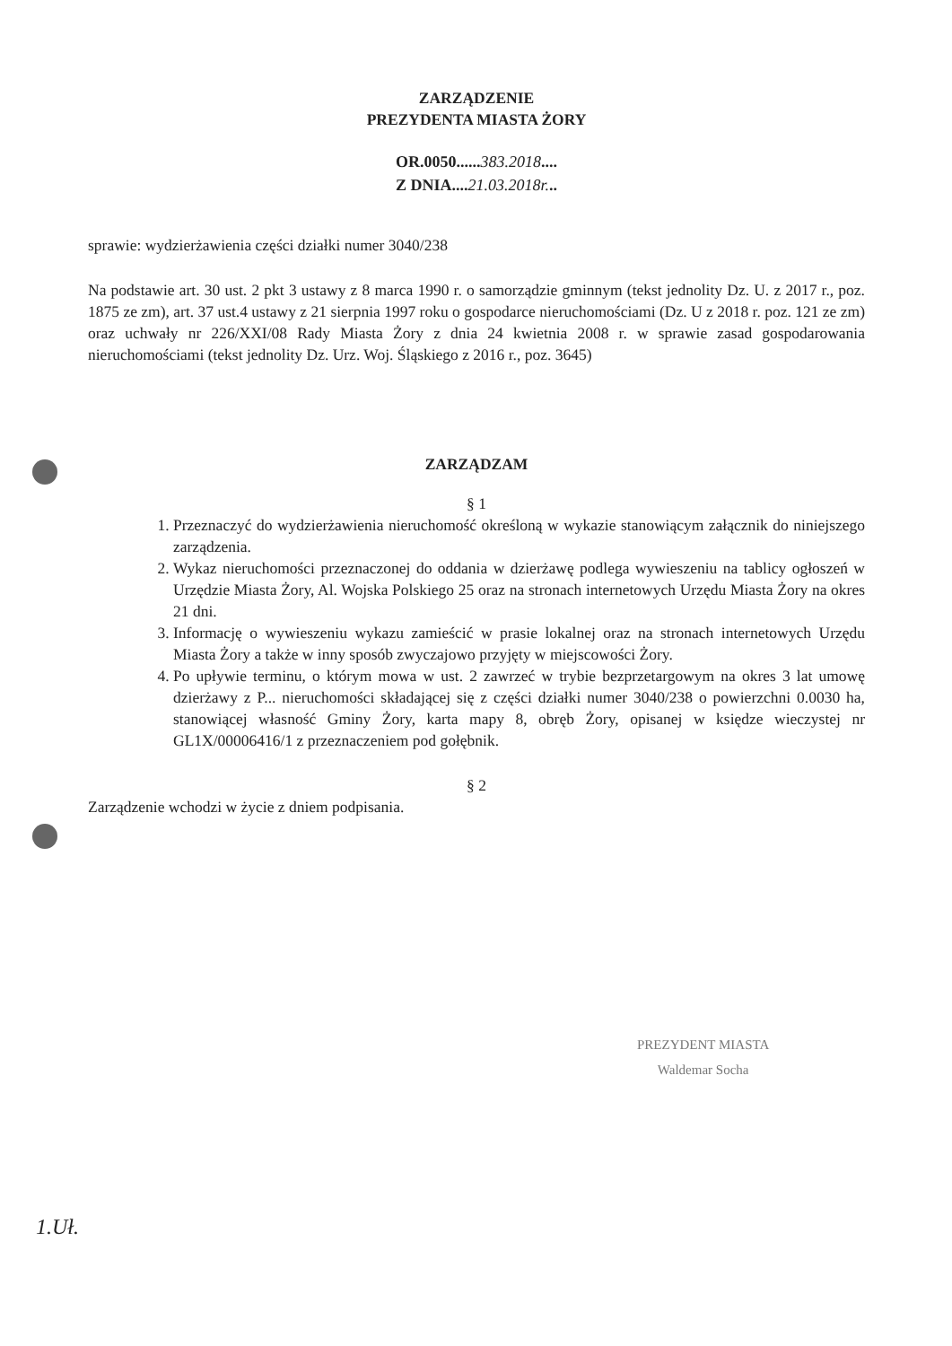ZARZĄDZENIE
PREZYDENTA MIASTA ŻORY
OR.0050......383.2018....
Z DNIA....21.03.2018r...
sprawie: wydzierżawienia części działki numer 3040/238
Na podstawie art. 30 ust. 2 pkt 3 ustawy z 8 marca 1990 r. o samorządzie gminnym (tekst jednolity Dz. U. z 2017 r., poz. 1875 ze zm), art. 37 ust.4 ustawy z 21 sierpnia 1997 roku o gospodarce nieruchomościami (Dz. U z 2018 r. poz. 121 ze zm) oraz uchwały nr 226/XXI/08 Rady Miasta Żory z dnia 24 kwietnia 2008 r. w sprawie zasad gospodarowania nieruchomościami (tekst jednolity Dz. Urz. Woj. Śląskiego z 2016 r., poz. 3645)
ZARZĄDZAM
§ 1
1. Przeznaczyć do wydzierżawienia nieruchomość określoną w wykazie stanowiącym załącznik do niniejszego zarządzenia.
2. Wykaz nieruchomości przeznaczonej do oddania w dzierżawę podlega wywieszeniu na tablicy ogłoszeń w Urzędzie Miasta Żory, Al. Wojska Polskiego 25 oraz na stronach internetowych Urzędu Miasta Żory na okres 21 dni.
3. Informację o wywieszeniu wykazu zamieścić w prasie lokalnej oraz na stronach internetowych Urzędu Miasta Żory a także w inny sposób zwyczajowo przyjęty w miejscowości Żory.
4. Po upływie terminu, o którym mowa w ust. 2 zawrzeć w trybie bezprzetargowym na okres 3 lat umowę dzierżawy z P... nieruchomości składającej się z części działki numer 3040/238 o powierzchni 0.0030 ha, stanowiącej własność Gminy Żory, karta mapy 8, obręb Żory, opisanej w księdze wieczystej nr GL1X/00006416/1 z przeznaczeniem pod gołębnik.
§ 2
Zarządzenie wchodzi w życie z dniem podpisania.
PREZYDENT MIASTA
Waldemar Socha
1.Uł.